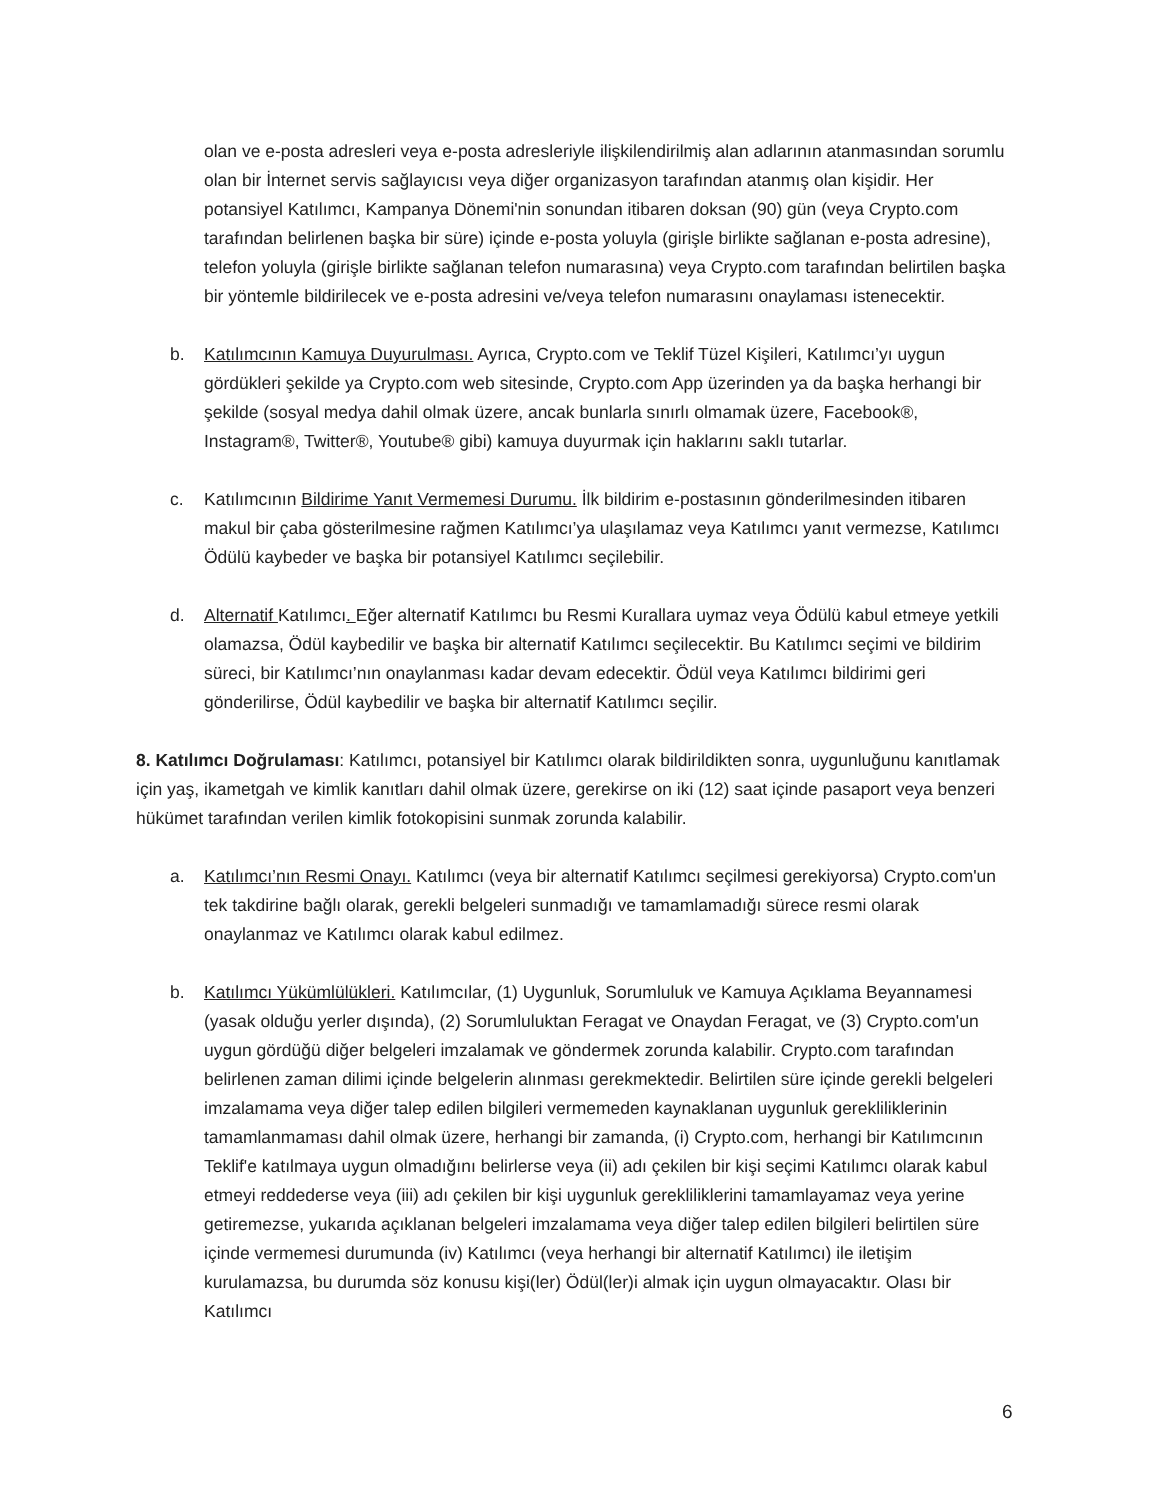olan ve e-posta adresleri veya e-posta adresleriyle ilişkilendirilmiş alan adlarının atanmasından sorumlu olan bir İnternet servis sağlayıcısı veya diğer organizasyon tarafından atanmış olan kişidir. Her potansiyel Katılımcı, Kampanya Dönemi'nin sonundan itibaren doksan (90) gün (veya Crypto.com tarafından belirlenen başka bir süre) içinde e-posta yoluyla (girişle birlikte sağlanan e-posta adresine), telefon yoluyla (girişle birlikte sağlanan telefon numarasına) veya Crypto.com tarafından belirtilen başka bir yöntemle bildirilecek ve e-posta adresini ve/veya telefon numarasını onaylaması istenecektir.
b. Katılımcının Kamuya Duyurulması. Ayrıca, Crypto.com ve Teklif Tüzel Kişileri, Katılımcı’yı uygun gördükleri şekilde ya Crypto.com web sitesinde, Crypto.com App üzerinden ya da başka herhangi bir şekilde (sosyal medya dahil olmak üzere, ancak bunlarla sınırlı olmamak üzere, Facebook®, Instagram®, Twitter®, Youtube® gibi) kamuya duyurmak için haklarını saklı tutarlar.
c. Katılımcının Bildirime Yanıt Vermemesi Durumu. İlk bildirim e-postasının gönderilmesinden itibaren makul bir çaba gösterilmesine rağmen Katılımcı’ya ulaşılamaz veya Katılımcı yanıt vermezse, Katılımcı Ödülü kaybeder ve başka bir potansiyel Katılımcı seçilebilir.
d. Alternatif Katılımcı. Eğer alternatif Katılımcı bu Resmi Kurallara uymaz veya Ödülü kabul etmeye yetkili olamazsa, Ödül kaybedilir ve başka bir alternatif Katılımcı seçilecektir. Bu Katılımcı seçimi ve bildirim süreci, bir Katılımcı’nın onaylanması kadar devam edecektir. Ödül veya Katılımcı bildirimi geri gönderilirse, Ödül kaybedilir ve başka bir alternatif Katılımcı seçilir.
8. Katılımcı Doğrulaması: Katılımcı, potansiyel bir Katılımcı olarak bildirildikten sonra, uygunluğunu kanıtlamak için yaş, ikametgah ve kimlik kanıtları dahil olmak üzere, gerekirse on iki (12) saat içinde pasaport veya benzeri hükümet tarafından verilen kimlik fotokopisini sunmak zorunda kalabilir.
a. Katılımcı’nın Resmi Onayı. Katılımcı (veya bir alternatif Katılımcı seçilmesi gerekiyorsa) Crypto.com'un tek takdirine bağlı olarak, gerekli belgeleri sunmadığı ve tamamlamadığı sürece resmi olarak onaylanmaz ve Katılımcı olarak kabul edilmez.
b. Katılımcı Yükümlülükleri. Katılımcılar, (1) Uygunluk, Sorumluluk ve Kamuya Açıklama Beyannamesi (yasak olduğu yerler dışında), (2) Sorumluluktan Feragat ve Onaydan Feragat, ve (3) Crypto.com'un uygun gördüğü diğer belgeleri imzalamak ve göndermek zorunda kalabilir. Crypto.com tarafından belirlenen zaman dilimi içinde belgelerin alınması gerekmektedir. Belirtilen süre içinde gerekli belgeleri imzalamama veya diğer talep edilen bilgileri vermemeden kaynaklanan uygunluk gerekliliklerinin tamamlanmaması dahil olmak üzere, herhangi bir zamanda, (i) Crypto.com, herhangi bir Katılımcının Teklif'e katılmaya uygun olmadığını belirlerse veya (ii) adı çekilen bir kişi seçimi Katılımcı olarak kabul etmeyi reddederse veya (iii) adı çekilen bir kişi uygunluk gerekliliklerini tamamlayamaz veya yerine getiremezse, yukarıda açıklanan belgeleri imzalamama veya diğer talep edilen bilgileri belirtilen süre içinde vermemesi durumunda (iv) Katılımcı (veya herhangi bir alternatif Katılımcı) ile iletişim kurulamazsa, bu durumda söz konusu kişi(ler) Ödül(ler)i almak için uygun olmayacaktır. Olası bir Katılımcı
6